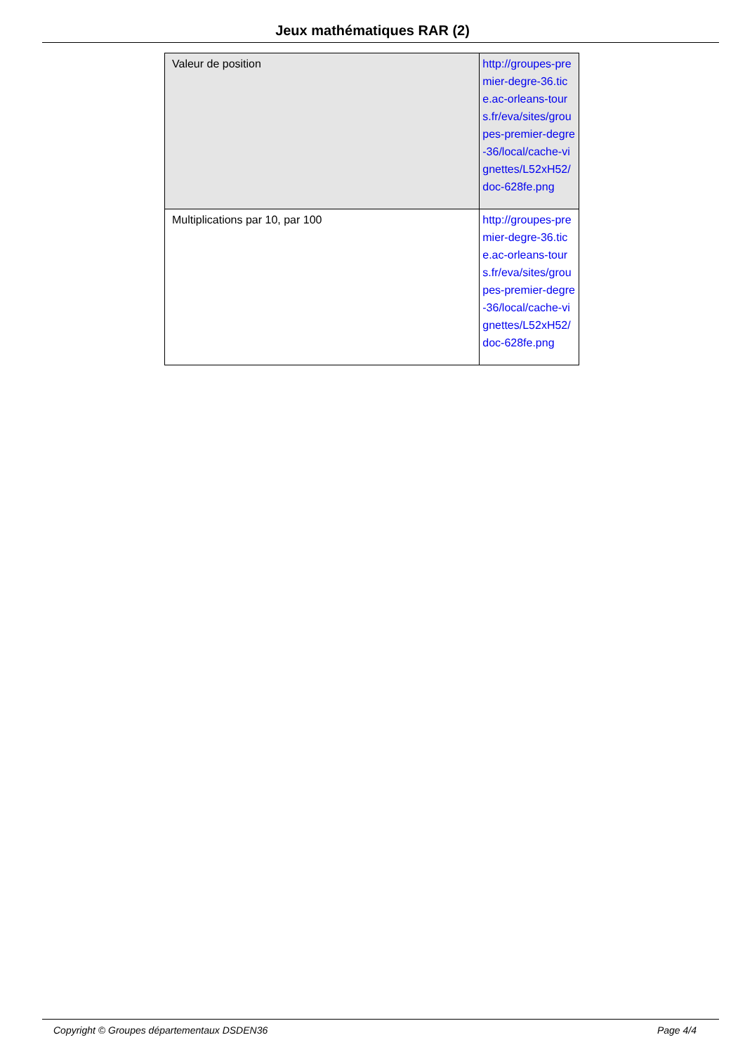Jeux mathématiques RAR (2)
| Valeur de position | http://groupes-premier-degre-36.tice.ac-orleans-tours.fr/eva/sites/groupes-premier-degre-36/local/cache-vignettes/L52xH52/doc-628fe.png |
| Multiplications par 10, par 100 | http://groupes-premier-degre-36.tice.ac-orleans-tours.fr/eva/sites/groupes-premier-degre-36/local/cache-vignettes/L52xH52/doc-628fe.png |
Copyright © Groupes départementaux DSDEN36 Page 4/4